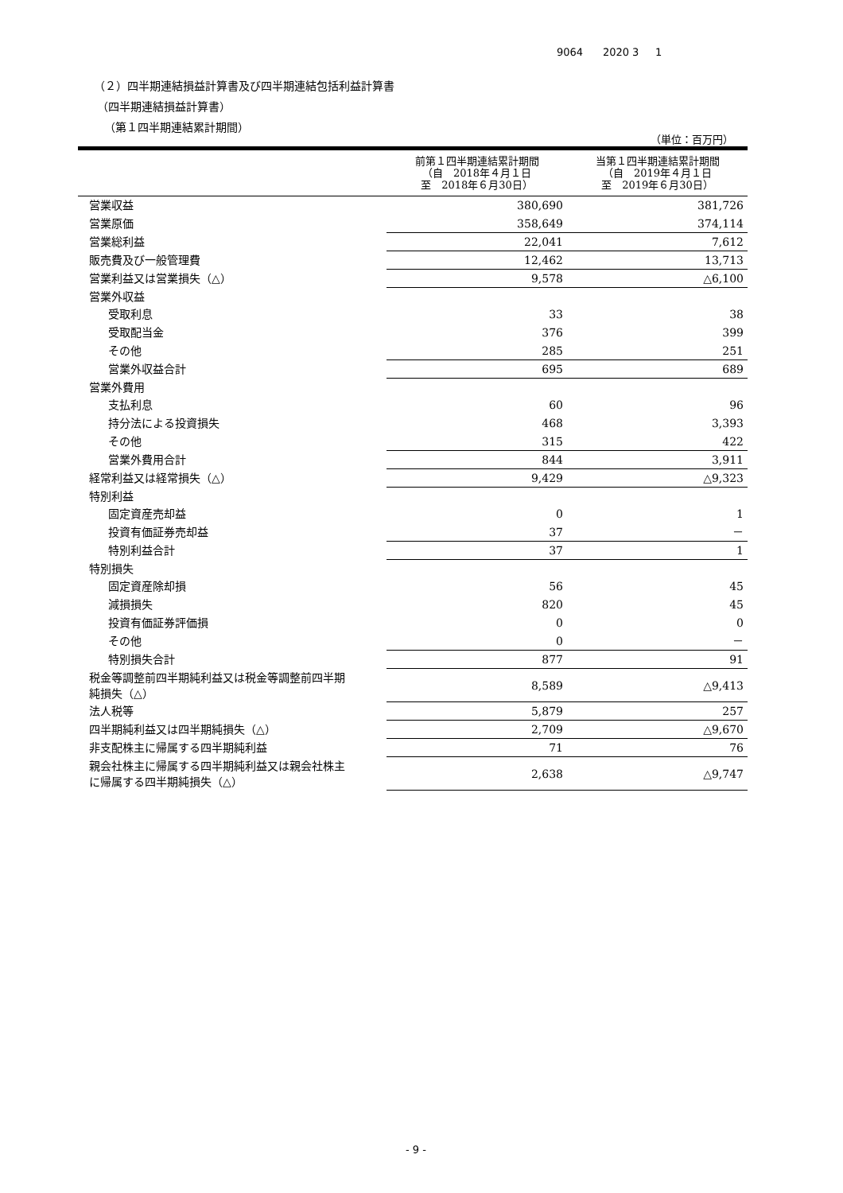9064 2020 3 1
（２）四半期連結損益計算書及び四半期連結包括利益計算書
（四半期連結損益計算書）
（第１四半期連結累計期間）
（単位：百万円）
| | 前第１四半期連結累計期間 （自 2018年４月１日 至 2018年６月30日） | 当第１四半期連結累計期間 （自 2019年４月１日 至 2019年６月30日） |
| --- | --- | --- |
| 営業収益 | 380,690 | 381,726 |
| 営業原価 | 358,649 | 374,114 |
| 営業総利益 | 22,041 | 7,612 |
| 販売費及び一般管理費 | 12,462 | 13,713 |
| 営業利益又は営業損失（△） | 9,578 | △6,100 |
| 営業外収益 | | |
| 受取利息 | 33 | 38 |
| 受取配当金 | 376 | 399 |
| その他 | 285 | 251 |
| 営業外収益合計 | 695 | 689 |
| 営業外費用 | | |
| 支払利息 | 60 | 96 |
| 持分法による投資損失 | 468 | 3,393 |
| その他 | 315 | 422 |
| 営業外費用合計 | 844 | 3,911 |
| 経常利益又は経常損失（△） | 9,429 | △9,323 |
| 特別利益 | | |
| 固定資産売却益 | 0 | 1 |
| 投資有価証券売却益 | 37 | － |
| 特別利益合計 | 37 | 1 |
| 特別損失 | | |
| 固定資産除却損 | 56 | 45 |
| 減損損失 | 820 | 45 |
| 投資有価証券評価損 | 0 | 0 |
| その他 | 0 | － |
| 特別損失合計 | 877 | 91 |
| 税金等調整前四半期純利益又は税金等調整前四半期 純損失（△） | 8,589 | △9,413 |
| 法人税等 | 5,879 | 257 |
| 四半期純利益又は四半期純損失（△） | 2,709 | △9,670 |
| 非支配株主に帰属する四半期純利益 | 71 | 76 |
| 親会社株主に帰属する四半期純利益又は親会社株主 に帰属する四半期純損失（△） | 2,638 | △9,747 |
- 9 -